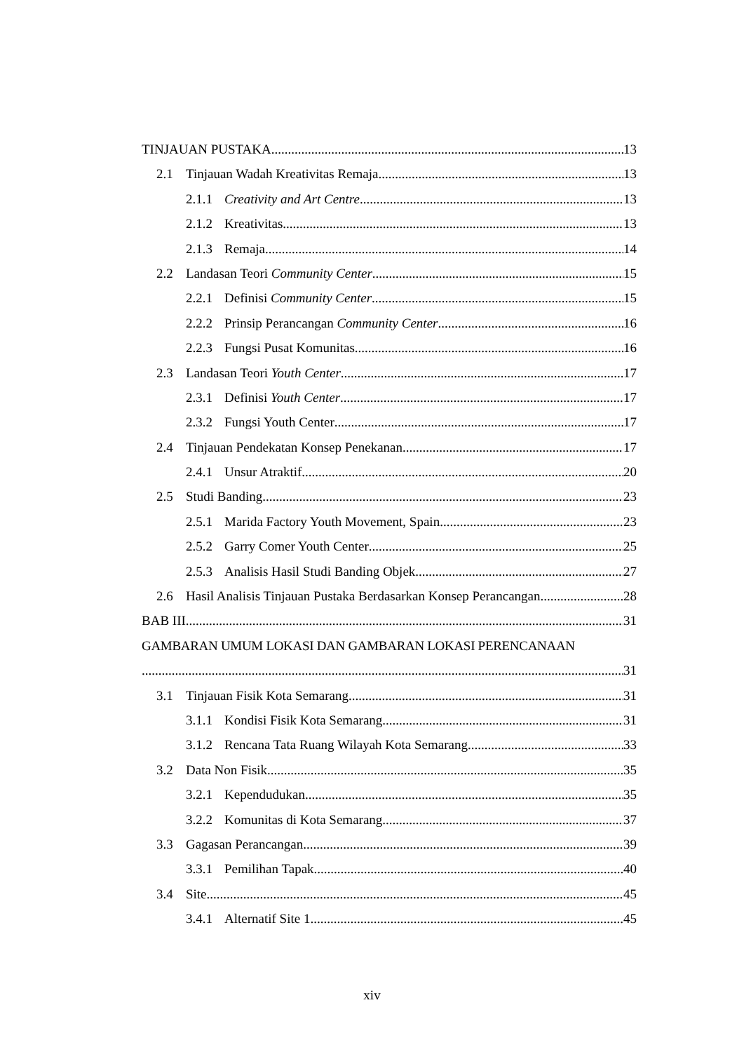TINJAUAN PUSTAKA 13
2.1 Tinjauan Wadah Kreativitas Remaja 13
2.1.1 Creativity and Art Centre 13
2.1.2 Kreativitas 13
2.1.3 Remaja 14
2.2 Landasan Teori Community Center 15
2.2.1 Definisi Community Center 15
2.2.2 Prinsip Perancangan Community Center 16
2.2.3 Fungsi Pusat Komunitas 16
2.3 Landasan Teori Youth Center 17
2.3.1 Definisi Youth Center 17
2.3.2 Fungsi Youth Center 17
2.4 Tinjauan Pendekatan Konsep Penekanan 17
2.4.1 Unsur Atraktif 20
2.5 Studi Banding 23
2.5.1 Marida Factory Youth Movement, Spain 23
2.5.2 Garry Comer Youth Center 25
2.5.3 Analisis Hasil Studi Banding Objek 27
2.6 Hasil Analisis Tinjauan Pustaka Berdasarkan Konsep Perancangan 28
BAB III 31
GAMBARAN UMUM LOKASI DAN GAMBARAN LOKASI PERENCANAAN
31
3.1 Tinjauan Fisik Kota Semarang 31
3.1.1 Kondisi Fisik Kota Semarang 31
3.1.2 Rencana Tata Ruang Wilayah Kota Semarang 33
3.2 Data Non Fisik 35
3.2.1 Kependudukan 35
3.2.2 Komunitas di Kota Semarang 37
3.3 Gagasan Perancangan 39
3.3.1 Pemilihan Tapak 40
3.4 Site 45
3.4.1 Alternatif Site 1 45
xiv